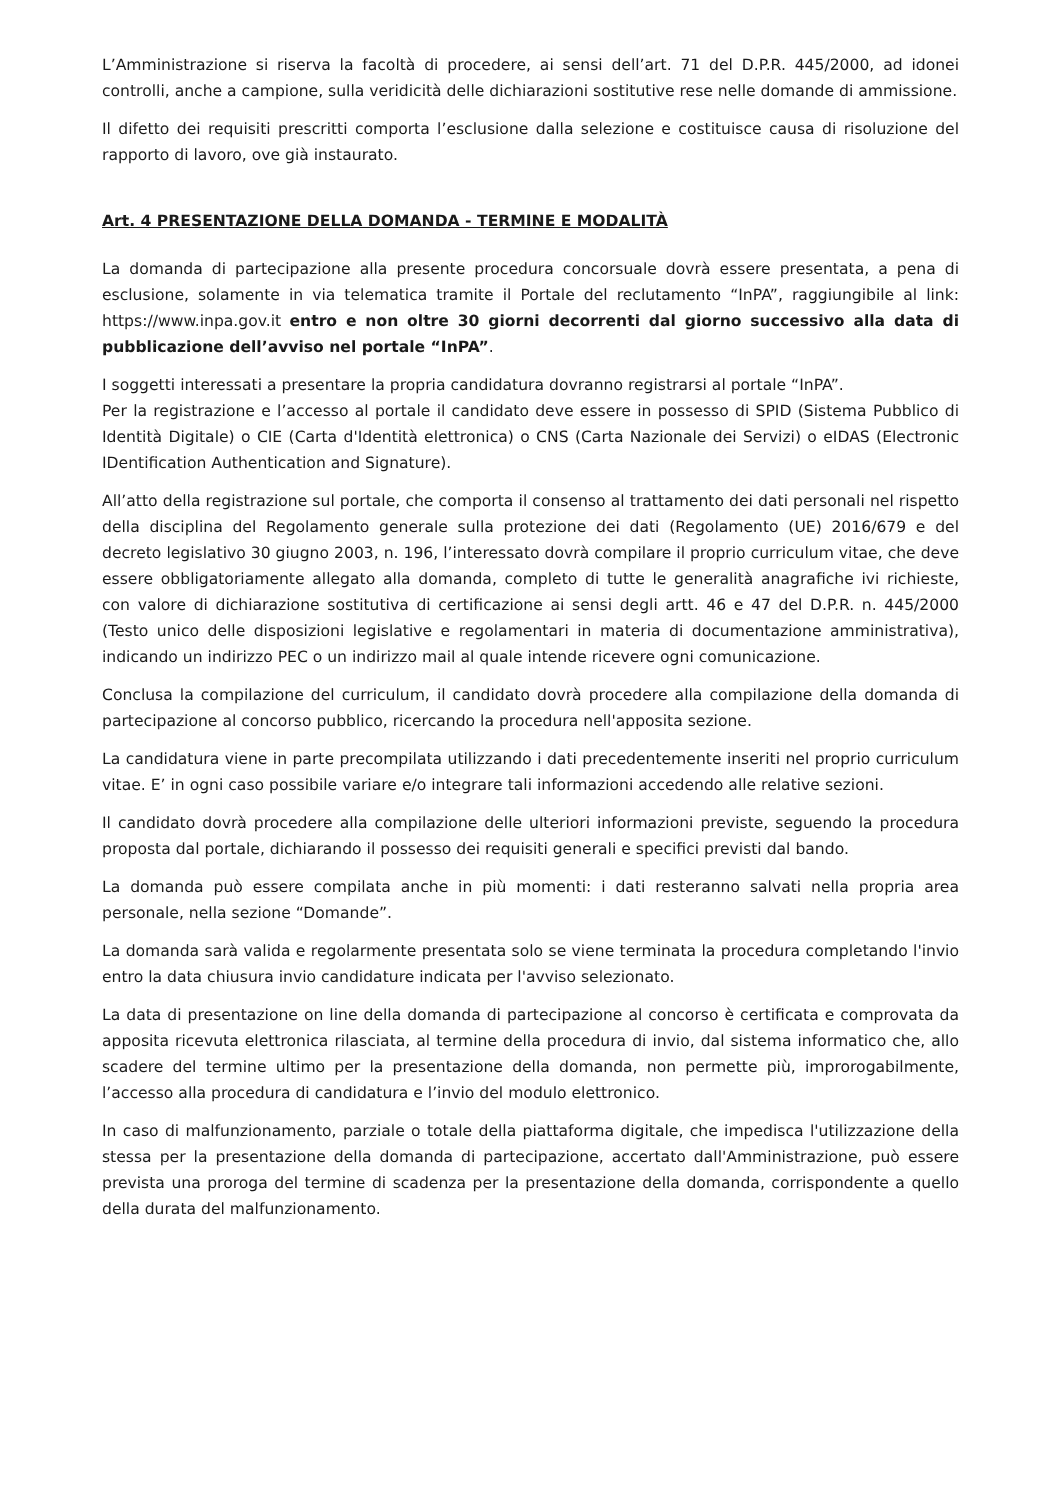L’Amministrazione si riserva la facoltà di procedere, ai sensi dell’art. 71 del D.P.R. 445/2000, ad idonei controlli, anche a campione, sulla veridicità delle dichiarazioni sostitutive rese nelle domande di ammissione.
Il difetto dei requisiti prescritti comporta l’esclusione dalla selezione e costituisce causa di risoluzione del rapporto di lavoro, ove già instaurato.
Art. 4 PRESENTAZIONE DELLA DOMANDA - TERMINE E MODALITÀ
La domanda di partecipazione alla presente procedura concorsuale dovrà essere presentata, a pena di esclusione, solamente in via telematica tramite il Portale del reclutamento “InPA”, raggiungibile al link: https://www.inpa.gov.it entro e non oltre 30 giorni decorrenti dal giorno successivo alla data di pubblicazione dell’avviso nel portale “InPA”.
I soggetti interessati a presentare la propria candidatura dovranno registrarsi al portale “InPA”.
Per la registrazione e l’accesso al portale il candidato deve essere in possesso di SPID (Sistema Pubblico di Identità Digitale) o CIE (Carta d'Identità elettronica) o CNS (Carta Nazionale dei Servizi) o eIDAS (Electronic IDentification Authentication and Signature).
All’atto della registrazione sul portale, che comporta il consenso al trattamento dei dati personali nel rispetto della disciplina del Regolamento generale sulla protezione dei dati (Regolamento (UE) 2016/679 e del decreto legislativo 30 giugno 2003, n. 196, l’interessato dovrà compilare il proprio curriculum vitae, che deve essere obbligatoriamente allegato alla domanda, completo di tutte le generalità anagrafiche ivi richieste, con valore di dichiarazione sostitutiva di certificazione ai sensi degli artt. 46 e 47 del D.P.R. n. 445/2000 (Testo unico delle disposizioni legislative e regolamentari in materia di documentazione amministrativa), indicando un indirizzo PEC o un indirizzo mail al quale intende ricevere ogni comunicazione.
Conclusa la compilazione del curriculum, il candidato dovrà procedere alla compilazione della domanda di partecipazione al concorso pubblico, ricercando la procedura nell'apposita sezione.
La candidatura viene in parte precompilata utilizzando i dati precedentemente inseriti nel proprio curriculum vitae. E’ in ogni caso possibile variare e/o integrare tali informazioni accedendo alle relative sezioni.
Il candidato dovrà procedere alla compilazione delle ulteriori informazioni previste, seguendo la procedura proposta dal portale, dichiarando il possesso dei requisiti generali e specifici previsti dal bando.
La domanda può essere compilata anche in più momenti: i dati resteranno salvati nella propria area personale, nella sezione “Domande”.
La domanda sarà valida e regolarmente presentata solo se viene terminata la procedura completando l'invio entro la data chiusura invio candidature indicata per l'avviso selezionato.
La data di presentazione on line della domanda di partecipazione al concorso è certificata e comprovata da apposita ricevuta elettronica rilasciata, al termine della procedura di invio, dal sistema informatico che, allo scadere del termine ultimo per la presentazione della domanda, non permette più, improrogabilmente, l’accesso alla procedura di candidatura e l’invio del modulo elettronico.
In caso di malfunzionamento, parziale o totale della piattaforma digitale, che impedisca l'utilizzazione della stessa per la presentazione della domanda di partecipazione, accertato dall'Amministrazione, può essere prevista una proroga del termine di scadenza per la presentazione della domanda, corrispondente a quello della durata del malfunzionamento.